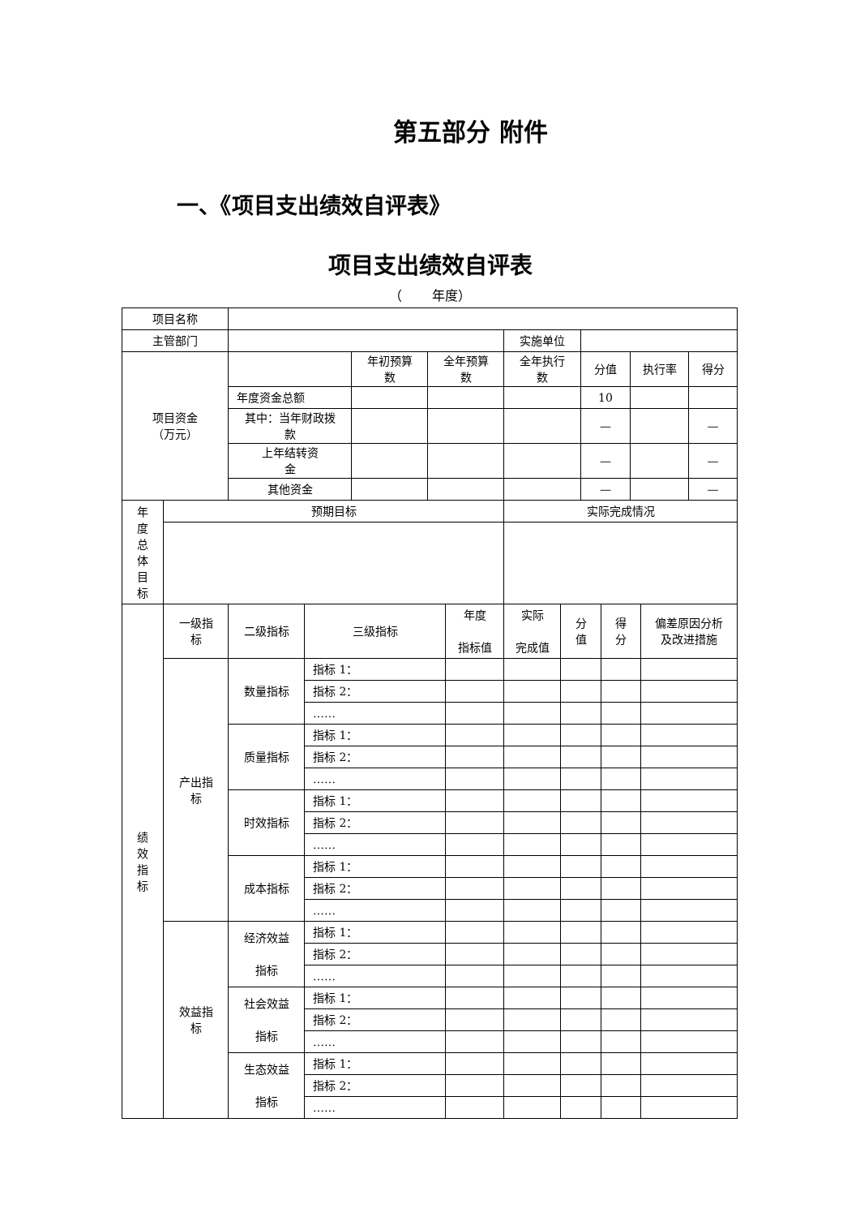第五部分 附件
一、《项目支出绩效自评表》
项目支出绩效自评表
（　　 年度）
| 项目名称 | | | | | | | | | | | | | |
| 主管部门 | | | | | | | 实施单位 | | | | | | |
| 项目资金 （万元） | | | | 年初预算 数 | 全年预算 数 | | 全年执行 数 | | 分值 | | 执行率 | | 得分 |
| | | 年度资金总额 | | | | | | | 10 | | | | |
| | | 其中：当年财政拨 款 | | | | | | | — | | | | — |
| | | 上年结转资 金 | | | | | | | — | | | | — |
| | | 其他资金 | | | | | | | — | | | | — |
| 年 度 总 体 目 标 | 预期目标 | | | | | | 实际完成情况 | | | | | | |
| 绩 效 指 标 | 一级指 标 | 二级指标 | 三级指标 | | | 年度 指标值 | 实际 完成值 | 分 值 | | 得 分 | | 偏差原因分析 及改进措施 | |
| | 产出指 标 | 数量指标 | 指标 1： | | | | | | | | | | |
| | | | 指标 2： | | | | | | | | | | |
| | | | …… | | | | | | | | | | |
| | | 质量指标 | 指标 1： | | | | | | | | | | |
| | | | 指标 2： | | | | | | | | | | |
| | | | …… | | | | | | | | | | |
| | | 时效指标 | 指标 1： | | | | | | | | | | |
| | | | 指标 2： | | | | | | | | | | |
| | | | …… | | | | | | | | | | |
| | | 成本指标 | 指标 1： | | | | | | | | | | |
| | | | 指标 2： | | | | | | | | | | |
| | | | …… | | | | | | | | | | |
| | 效益指 标 | 经济效益 指标 | 指标 1： | | | | | | | | | | |
| | | | 指标 2： | | | | | | | | | | |
| | | | …… | | | | | | | | | | |
| | | 社会效益 指标 | 指标 1： | | | | | | | | | | |
| | | | 指标 2： | | | | | | | | | | |
| | | | …… | | | | | | | | | | |
| | | 生态效益 指标 | 指标 1： | | | | | | | | | | |
| | | | 指标 2： | | | | | | | | | | |
| | | | …… | | | | | | | | | | |